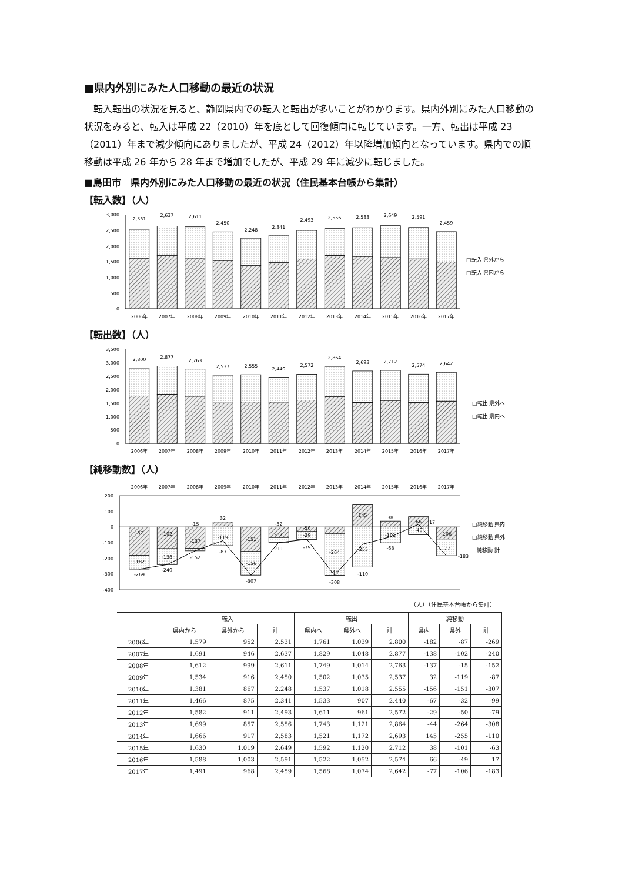■県内外別にみた人口移動の最近の状況
転入転出の状況を見ると、静岡県内での転入と転出が多いことがわかります。県内外別にみた人口移動の状況をみると、転入は平成 22（2010）年を底として回復傾向に転じています。一方、転出は平成 23（2011）年まで減少傾向にありましたが、平成 24（2012）年以降増加傾向となっています。県内での順移動は平成 26 年から 28 年まで増加でしたが、平成 29 年に減少に転じました。
■島田市　県内外別にみた人口移動の最近の状況（住民基本台帳から集計）
【転入数】（人）
3,000
2,500
2,000
1,500
1,000
500
0
2,531
2,637
2,611
2,450
2,248
2,341
2,493
2,556
2,583
2,649
2,591
2,459
2006年
2007年
2008年
2009年
2010年
2011年
2012年
2013年
2014年
2015年
2016年
2017年
□転入 県外から
□転入 県内から
【転出数】（人）
3,500
3,000
2,500
2,000
1,500
1,000
500
0
2,800
2,877
2,763
2,537
2,555
2,440
2,572
2,864
2,693
2,712
2,574
2,642
2006年
2007年
2008年
2009年
2010年
2011年
2012年
2013年
2014年
2015年
2016年
2017年
□転出 県外へ
□転出 県内へ
【純移動数】（人）
2006年
2007年
2008年
2009年
2010年
2011年
2012年
2013年
2014年
2015年
2016年
2017年
200
100
0
-100
-200
-300
-400
-87
-182
-269
-102
-138
-240
-15
-137
-152
32
-119
-87
-151
-156
-307
-32
-67
-99
-50
-29
-79
-264
-44
-308
145
-255
-110
38
-101
-63
66
-49
17
-106
-77
-183
□純移動 県内
□純移動 県外
純移動 計
（人）（住民基本台帳から集計）
| | 転入 | | | 転出 | | | 純移動 | | |
| --- | --- | --- | --- | --- | --- | --- | --- | --- | --- |
| | 県内から | 県外から | 計 | 県内へ | 県外へ | 計 | 県内 | 県外 | 計 |
| 2006年 | 1,579 | 952 | 2,531 | 1,761 | 1,039 | 2,800 | -182 | -87 | -269 |
| 2007年 | 1,691 | 946 | 2,637 | 1,829 | 1,048 | 2,877 | -138 | -102 | -240 |
| 2008年 | 1,612 | 999 | 2,611 | 1,749 | 1,014 | 2,763 | -137 | -15 | -152 |
| 2009年 | 1,534 | 916 | 2,450 | 1,502 | 1,035 | 2,537 | 32 | -119 | -87 |
| 2010年 | 1,381 | 867 | 2,248 | 1,537 | 1,018 | 2,555 | -156 | -151 | -307 |
| 2011年 | 1,466 | 875 | 2,341 | 1,533 | 907 | 2,440 | -67 | -32 | -99 |
| 2012年 | 1,582 | 911 | 2,493 | 1,611 | 961 | 2,572 | -29 | -50 | -79 |
| 2013年 | 1,699 | 857 | 2,556 | 1,743 | 1,121 | 2,864 | -44 | -264 | -308 |
| 2014年 | 1,666 | 917 | 2,583 | 1,521 | 1,172 | 2,693 | 145 | -255 | -110 |
| 2015年 | 1,630 | 1,019 | 2,649 | 1,592 | 1,120 | 2,712 | 38 | -101 | -63 |
| 2016年 | 1,588 | 1,003 | 2,591 | 1,522 | 1,052 | 2,574 | 66 | -49 | 17 |
| 2017年 | 1,491 | 968 | 2,459 | 1,568 | 1,074 | 2,642 | -77 | -106 | -183 |